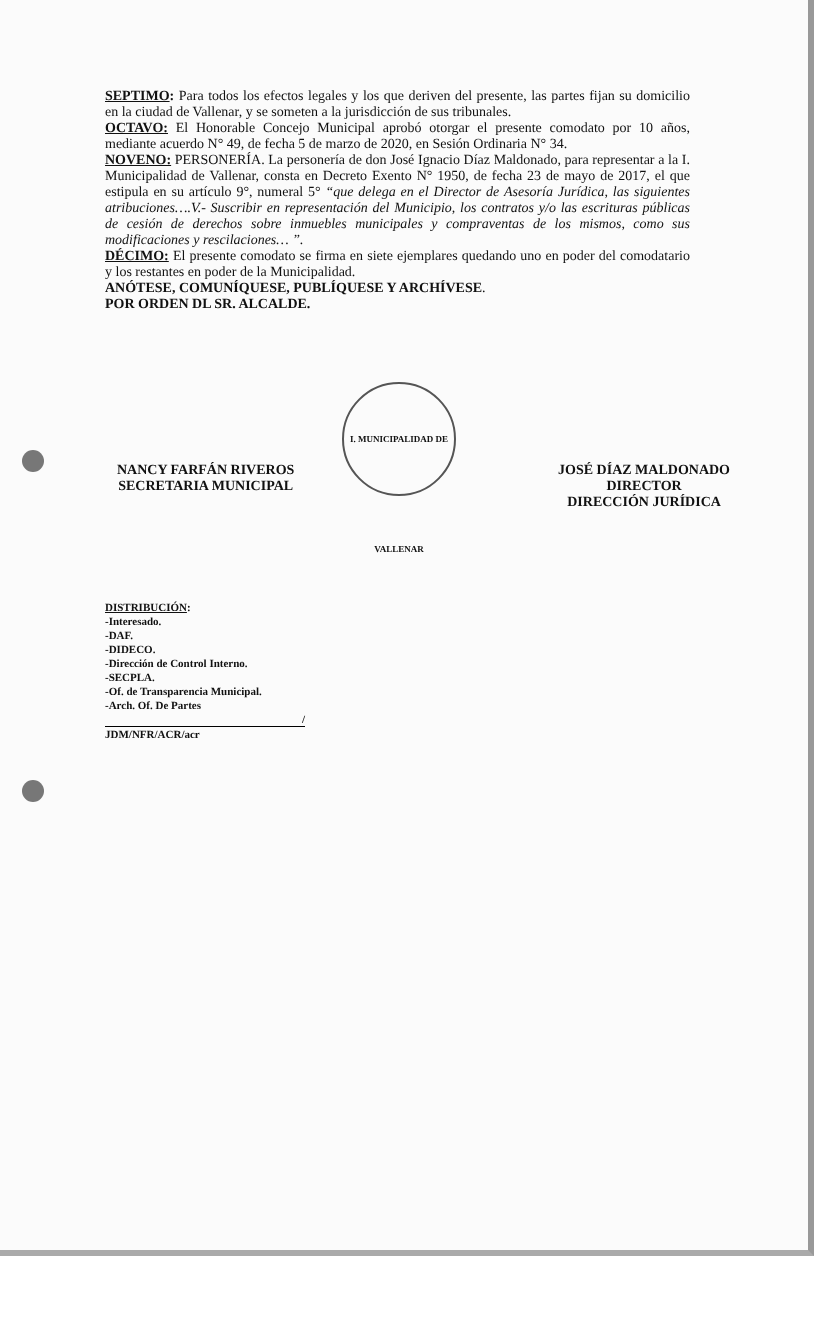SEPTIMO: Para todos los efectos legales y los que deriven del presente, las partes fijan su domicilio en la ciudad de Vallenar, y se someten a la jurisdicción de sus tribunales.
OCTAVO: El Honorable Concejo Municipal aprobó otorgar el presente comodato por 10 años, mediante acuerdo N° 49, de fecha 5 de marzo de 2020, en Sesión Ordinaria N° 34.
NOVENO: PERSONERÍA. La personería de don José Ignacio Díaz Maldonado, para representar a la I. Municipalidad de Vallenar, consta en Decreto Exento N° 1950, de fecha 23 de mayo de 2017, el que estipula en su artículo 9°, numeral 5° “que delega en el Director de Asesoría Jurídica, las siguientes atribuciones….V.- Suscribir en representación del Municipio, los contratos y/o las escrituras públicas de cesión de derechos sobre inmuebles municipales y compraventas de los mismos, como sus modificaciones y rescilaciones… ”.
DÉCIMO: El presente comodato se firma en siete ejemplares quedando uno en poder del comodatario y los restantes en poder de la Municipalidad.
ANÓTESE, COMUNÍQUESE, PUBLÍQUESE Y ARCHÍVESE.
POR ORDEN DL SR. ALCALDE.
NANCY FARFÁN RIVEROS
SECRETARIA MUNICIPAL
I. MUNICIPALIDAD DE VALLENAR
JOSÉ DÍAZ MALDONADO
DIRECTOR
DIRECCIÓN JURÍDICA
DISTRIBUCIÓN:
-Interesado.
-DAF.
-DIDECO.
-Dirección de Control Interno.
-SECPLA.
-Of. de Transparencia Municipal.
-Arch. Of. De Partes
/
JDM/NFR/ACR/acr